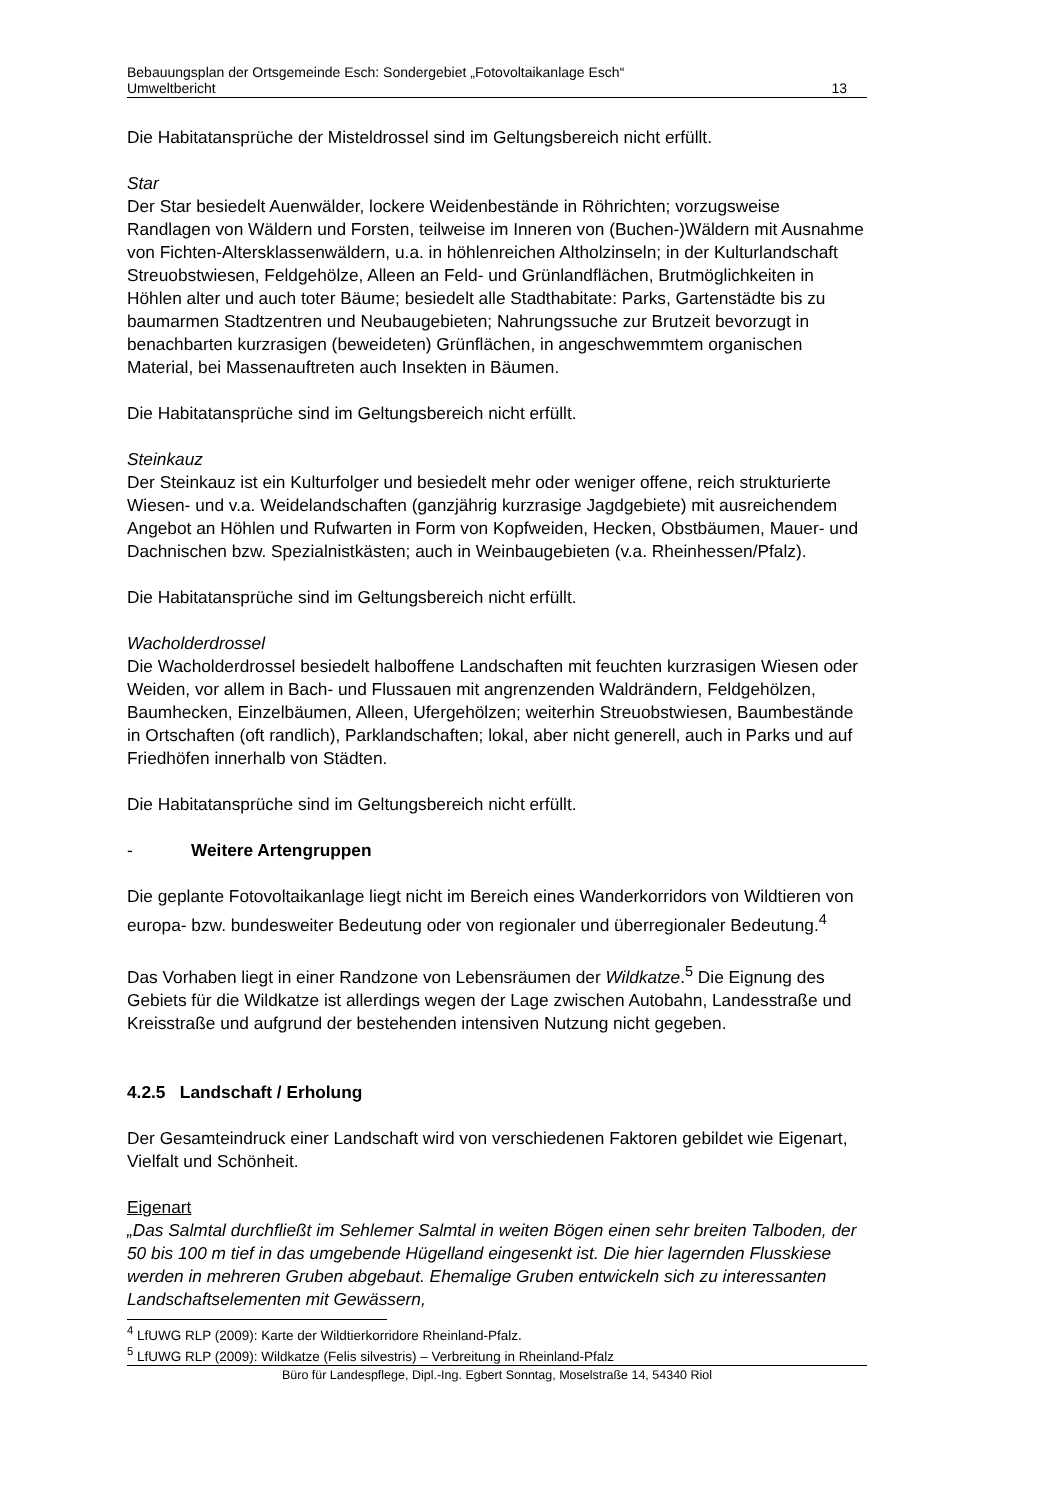Bebauungsplan der Ortsgemeinde Esch: Sondergebiet „Fotovoltaikanlage Esch“
Umweltbericht 13
Die Habitatansprüche der Misteldrossel sind im Geltungsbereich nicht erfüllt.
Star
Der Star besiedelt Auenwälder, lockere Weidenbestände in Röhrichten; vorzugsweise Randlagen von Wäldern und Forsten, teilweise im Inneren von (Buchen-)Wäldern mit Ausnahme von Fichten-Altersklassenwäldern, u.a. in höhlenreichen Altholzinseln; in der Kulturlandschaft Streuobstwiesen, Feldgehölze, Alleen an Feld- und Grünlandflächen, Brutmöglichkeiten in Höhlen alter und auch toter Bäume; besiedelt alle Stadthabitate: Parks, Gartenstädte bis zu baumarmen Stadtzentren und Neubaugebieten; Nahrungssuche zur Brutzeit bevorzugt in benachbarten kurzrasigen (beweideten) Grünflächen, in angeschwemmtem organischen Material, bei Massenauftreten auch Insekten in Bäumen.
Die Habitatansprüche sind im Geltungsbereich nicht erfüllt.
Steinkauz
Der Steinkauz ist ein Kulturfolger und besiedelt mehr oder weniger offene, reich strukturierte Wiesen- und v.a. Weidelandschaften (ganzjährig kurzrasige Jagdgebiete) mit ausreichendem Angebot an Höhlen und Rufwarten in Form von Kopfweiden, Hecken, Obstbäumen, Mauer- und Dachnischen bzw. Spezialnistkästen; auch in Weinbaugebieten (v.a. Rheinhessen/Pfalz).
Die Habitatansprüche sind im Geltungsbereich nicht erfüllt.
Wacholderdrossel
Die Wacholderdrossel besiedelt halboffene Landschaften mit feuchten kurzrasigen Wiesen oder Weiden, vor allem in Bach- und Flussauen mit angrenzenden Waldrändern, Feldgehölzen, Baumhecken, Einzelbäumen, Alleen, Ufergehölzen; weiterhin Streuobstwiesen, Baumbestände in Ortschaften (oft randlich), Parklandschaften; lokal, aber nicht generell, auch in Parks und auf Friedhöfen innerhalb von Städten.
Die Habitatansprüche sind im Geltungsbereich nicht erfüllt.
- Weitere Artengruppen
Die geplante Fotovoltaikanlage liegt nicht im Bereich eines Wanderkorridors von Wildtieren von europa- bzw. bundesweiter Bedeutung oder von regionaler und überregionaler Bedeutung.<sup>4</sup>
Das Vorhaben liegt in einer Randzone von Lebensräumen der Wildkatze.<sup>5</sup> Die Eignung des Gebiets für die Wildkatze ist allerdings wegen der Lage zwischen Autobahn, Landesstraße und Kreisstraße und aufgrund der bestehenden intensiven Nutzung nicht gegeben.
4.2.5 Landschaft / Erholung
Der Gesamteindruck einer Landschaft wird von verschiedenen Faktoren gebildet wie Eigenart, Vielfalt und Schönheit.
Eigenart
„Das Salmtal durchfließt im Sehlemer Salmtal in weiten Bögen einen sehr breiten Talboden, der 50 bis 100 m tief in das umgebende Hügelland eingesenkt ist. Die hier lagernden Flusskiese werden in mehreren Gruben abgebaut. Ehemalige Gruben entwickeln sich zu interessanten Landschaftselementen mit Gewässern,
<sup>4</sup> LfUWG RLP (2009): Karte der Wildtierkorridore Rheinland-Pfalz.
<sup>5</sup> LfUWG RLP (2009): Wildkatze (Felis silvestris) – Verbreitung in Rheinland-Pfalz
Büro für Landespflege, Dipl.-Ing. Egbert Sonntag, Moselstraße 14, 54340 Riol